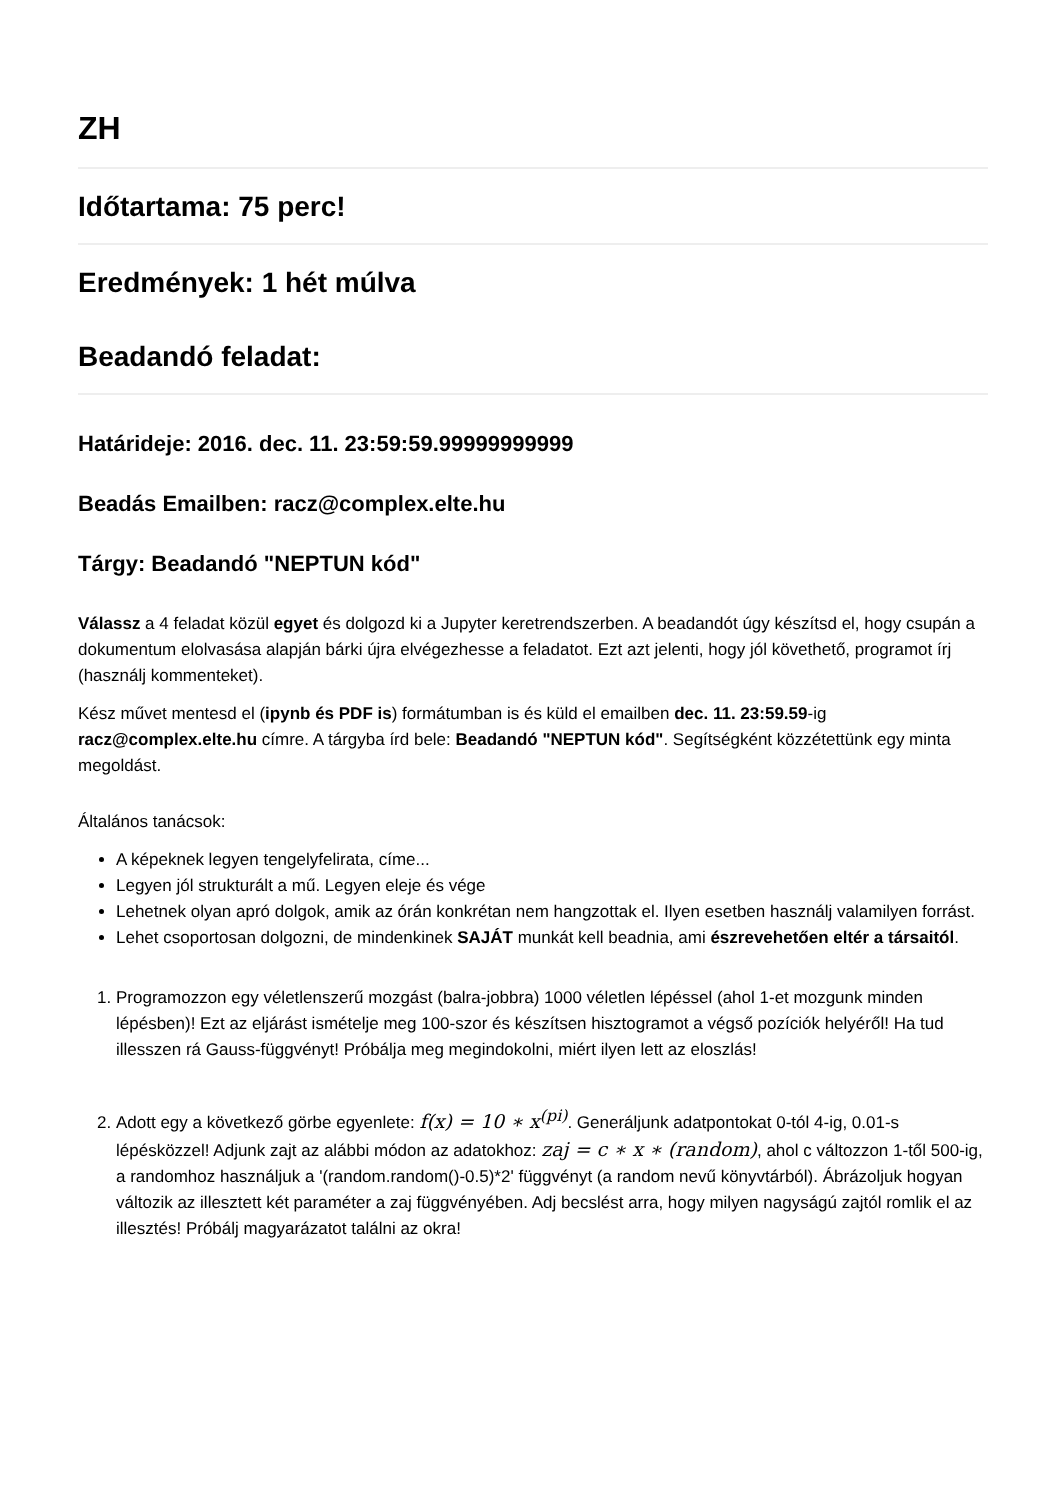ZH
Időtartama: 75 perc!
Eredmények: 1 hét múlva
Beadandó feladat:
Határideje: 2016. dec. 11. 23:59:59.99999999999
Beadás Emailben: racz@complex.elte.hu
Tárgy: Beadandó "NEPTUN kód"
Válassz a 4 feladat közül egyet és dolgozd ki a Jupyter keretrendszerben. A beadandót úgy készítsd el, hogy csupán a dokumentum elolvasása alapján bárki újra elvégezhesse a feladatot. Ezt azt jelenti, hogy jól követhető, programot írj (használj kommenteket).
Kész művet mentesd el (ipynb és PDF is) formátumban is és küld el emailben dec. 11. 23:59.59-ig racz@complex.elte.hu címre. A tárgyba írd bele: Beadandó "NEPTUN kód". Segítségként közzétettünk egy minta megoldást.
Általános tanácsok:
A képeknek legyen tengelyfelirata, címe...
Legyen jól strukturált a mű. Legyen eleje és vége
Lehetnek olyan apró dolgok, amik az órán konkrétan nem hangzottak el. Ilyen esetben használj valamilyen forrást.
Lehet csoportosan dolgozni, de mindenkinek SAJÁT munkát kell beadnia, ami észrevehetően eltér a társaitól.
1. Programozzon egy véletlenszerű mozgást (balra-jobbra) 1000 véletlen lépéssel (ahol 1-et mozgunk minden lépésben)! Ezt az eljárást ismételje meg 100-szor és készítsen hisztogramot a végső pozíciók helyéről! Ha tud illesszen rá Gauss-függvényt! Próbálja meg megindokolni, miért ilyen lett az eloszlás!
2. Adott egy a következő görbe egyenlete: f(x) = 10 ∗ x<sup>(pi)</sup>. Generáljunk adatpontokat 0-tól 4-ig, 0.01-s lépésközzel! Adjunk zajt az alábbi módon az adatokhoz: zaj = c ∗ x ∗ (random), ahol c változzon 1-től 500-ig, a randomhoz használjuk a '(random.random()-0.5)*2' függvényt (a random nevű könyvtárból). Ábrázoljuk hogyan változik az illesztett két paraméter a zaj függvényében. Adj becslést arra, hogy milyen nagyságú zajtól romlik el az illesztés! Próbálj magyarázatot találni az okra!